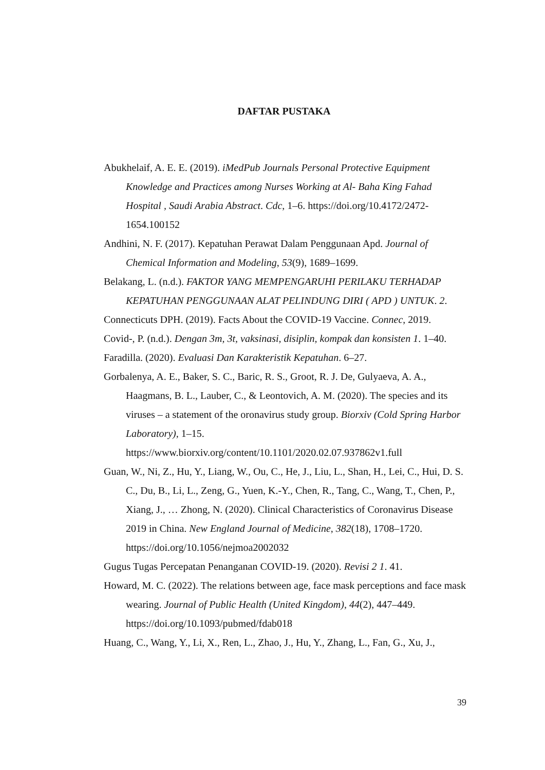DAFTAR PUSTAKA
Abukhelaif, A. E. E. (2019). iMedPub Journals Personal Protective Equipment Knowledge and Practices among Nurses Working at Al- Baha King Fahad Hospital , Saudi Arabia Abstract. Cdc, 1–6. https://doi.org/10.4172/2472-1654.100152
Andhini, N. F. (2017). Kepatuhan Perawat Dalam Penggunaan Apd. Journal of Chemical Information and Modeling, 53(9), 1689–1699.
Belakang, L. (n.d.). FAKTOR YANG MEMPENGARUHI PERILAKU TERHADAP KEPATUHAN PENGGUNAAN ALAT PELINDUNG DIRI ( APD ) UNTUK. 2.
Connecticuts DPH. (2019). Facts About the COVID-19 Vaccine. Connec, 2019.
Covid-, P. (n.d.). Dengan 3m, 3t, vaksinasi, disiplin, kompak dan konsisten 1. 1–40.
Faradilla. (2020). Evaluasi Dan Karakteristik Kepatuhan. 6–27.
Gorbalenya, A. E., Baker, S. C., Baric, R. S., Groot, R. J. De, Gulyaeva, A. A., Haagmans, B. L., Lauber, C., & Leontovich, A. M. (2020). The species and its viruses – a statement of the oronavirus study group. Biorxiv (Cold Spring Harbor Laboratory), 1–15. https://www.biorxiv.org/content/10.1101/2020.02.07.937862v1.full
Guan, W., Ni, Z., Hu, Y., Liang, W., Ou, C., He, J., Liu, L., Shan, H., Lei, C., Hui, D. S. C., Du, B., Li, L., Zeng, G., Yuen, K.-Y., Chen, R., Tang, C., Wang, T., Chen, P., Xiang, J., … Zhong, N. (2020). Clinical Characteristics of Coronavirus Disease 2019 in China. New England Journal of Medicine, 382(18), 1708–1720. https://doi.org/10.1056/nejmoa2002032
Gugus Tugas Percepatan Penanganan COVID-19. (2020). Revisi 2 1. 41.
Howard, M. C. (2022). The relations between age, face mask perceptions and face mask wearing. Journal of Public Health (United Kingdom), 44(2), 447–449. https://doi.org/10.1093/pubmed/fdab018
Huang, C., Wang, Y., Li, X., Ren, L., Zhao, J., Hu, Y., Zhang, L., Fan, G., Xu, J.,
39